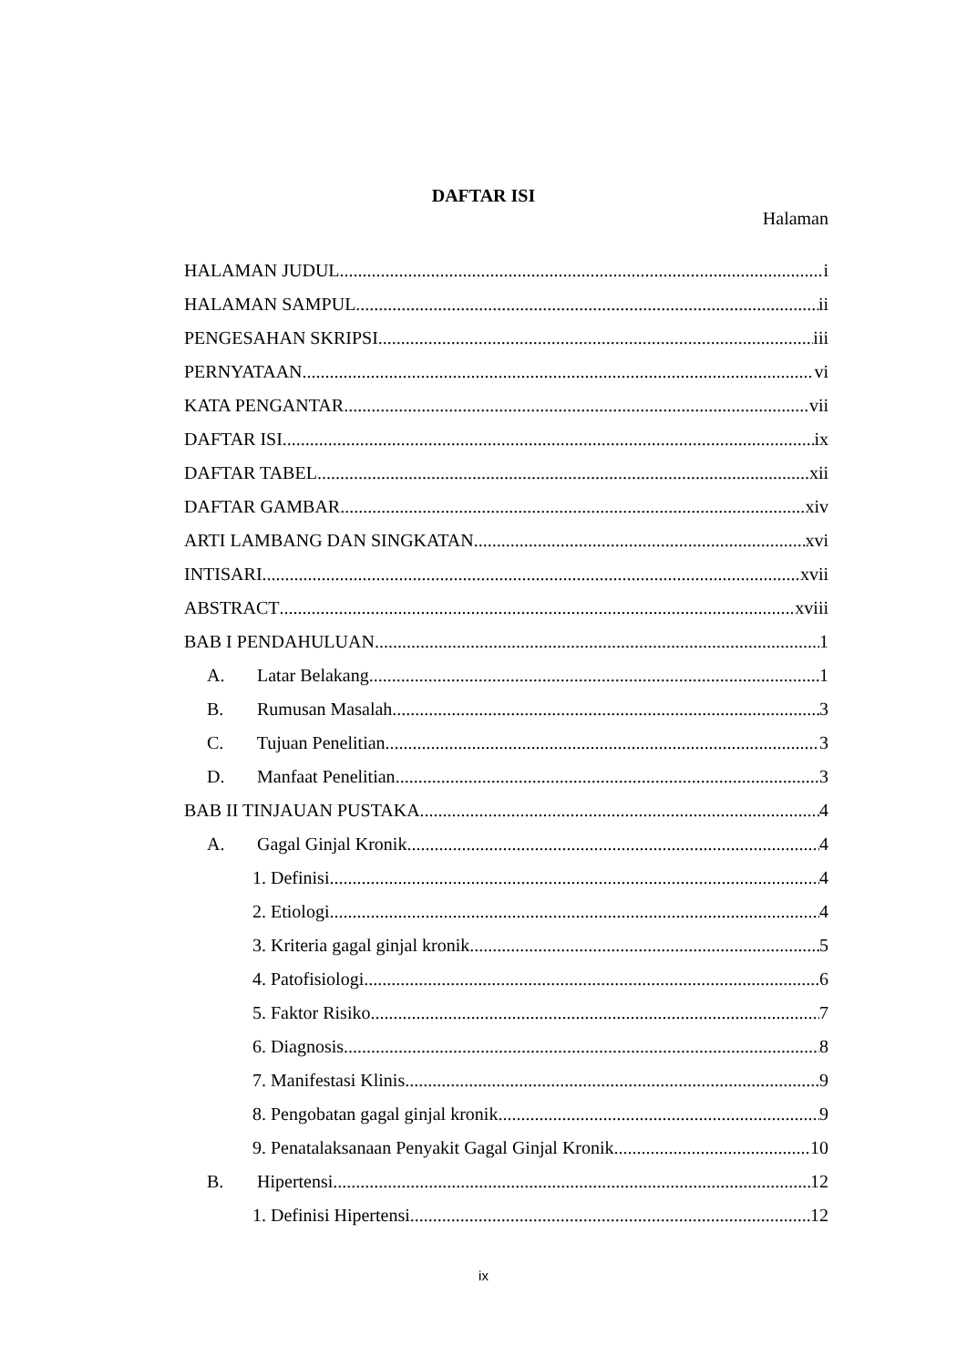DAFTAR ISI
Halaman
HALAMAN JUDUL i
HALAMAN SAMPUL ii
PENGESAHAN SKRIPSI iii
PERNYATAAN vi
KATA PENGANTAR vii
DAFTAR ISI ix
DAFTAR TABEL xii
DAFTAR GAMBAR xiv
ARTI LAMBANG DAN SINGKATAN xvi
INTISARI xvii
ABSTRACT xviii
BAB I PENDAHULUAN 1
A. Latar Belakang 1
B. Rumusan Masalah 3
C. Tujuan Penelitian 3
D. Manfaat Penelitian 3
BAB II TINJAUAN PUSTAKA 4
A. Gagal Ginjal Kronik 4
1. Definisi 4
2. Etiologi 4
3. Kriteria gagal ginjal kronik 5
4. Patofisiologi 6
5. Faktor Risiko 7
6. Diagnosis 8
7. Manifestasi Klinis 9
8. Pengobatan gagal ginjal kronik 9
9. Penatalaksanaan Penyakit Gagal Ginjal Kronik 10
B. Hipertensi 12
1. Definisi Hipertensi 12
ix